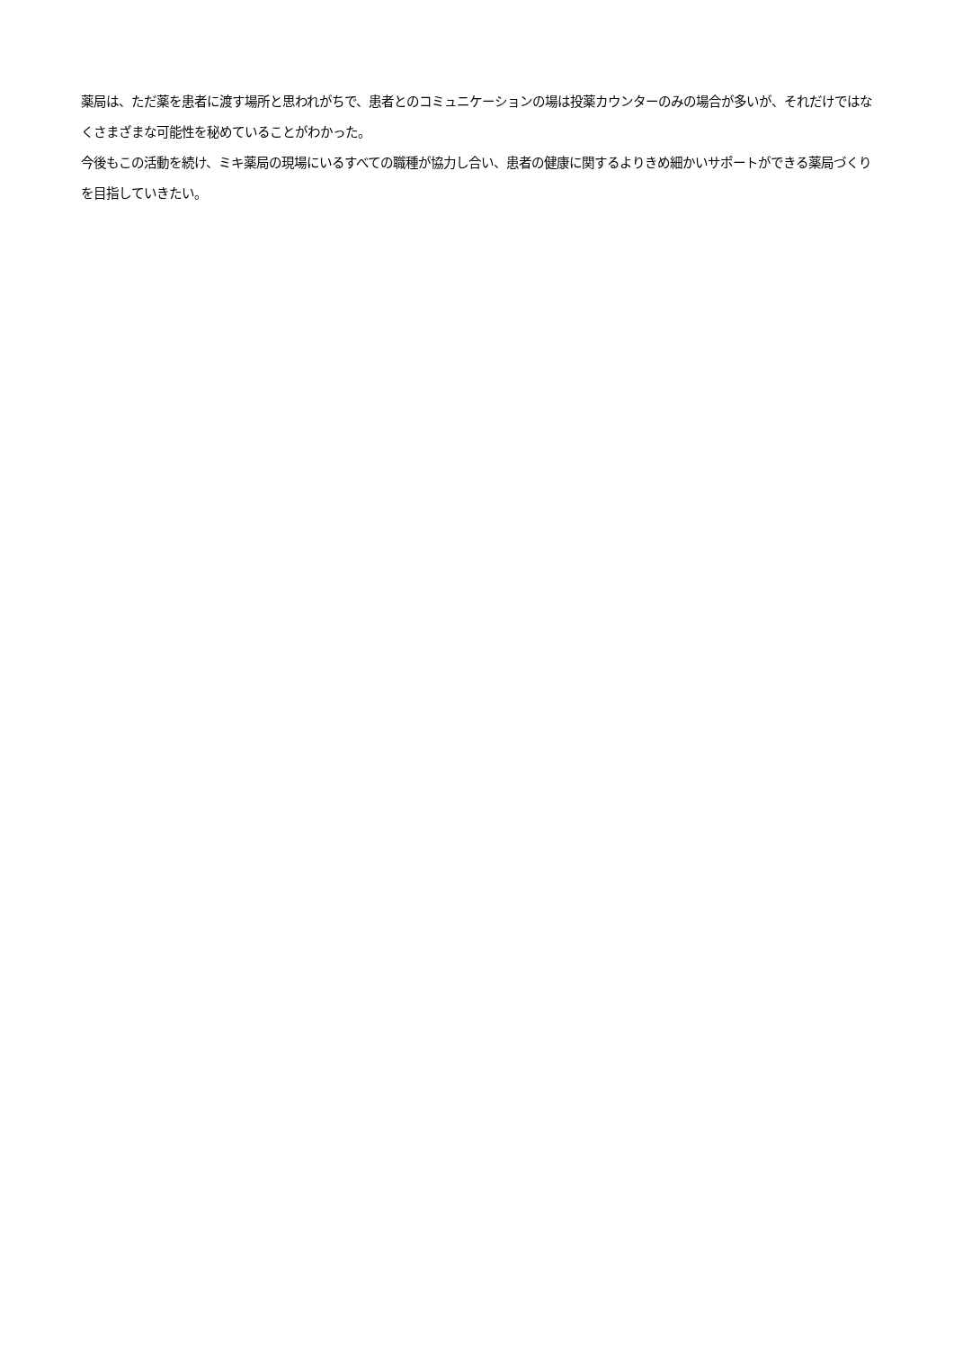薬局は、ただ薬を患者に渡す場所と思われがちで、患者とのコミュニケーションの場は投薬カウンターのみの場合が多いが、それだけではなくさまざまな可能性を秘めていることがわかった。
今後もこの活動を続け、ミキ薬局の現場にいるすべての職種が協力し合い、患者の健康に関するよりきめ細かいサポートができる薬局づくりを目指していきたい。